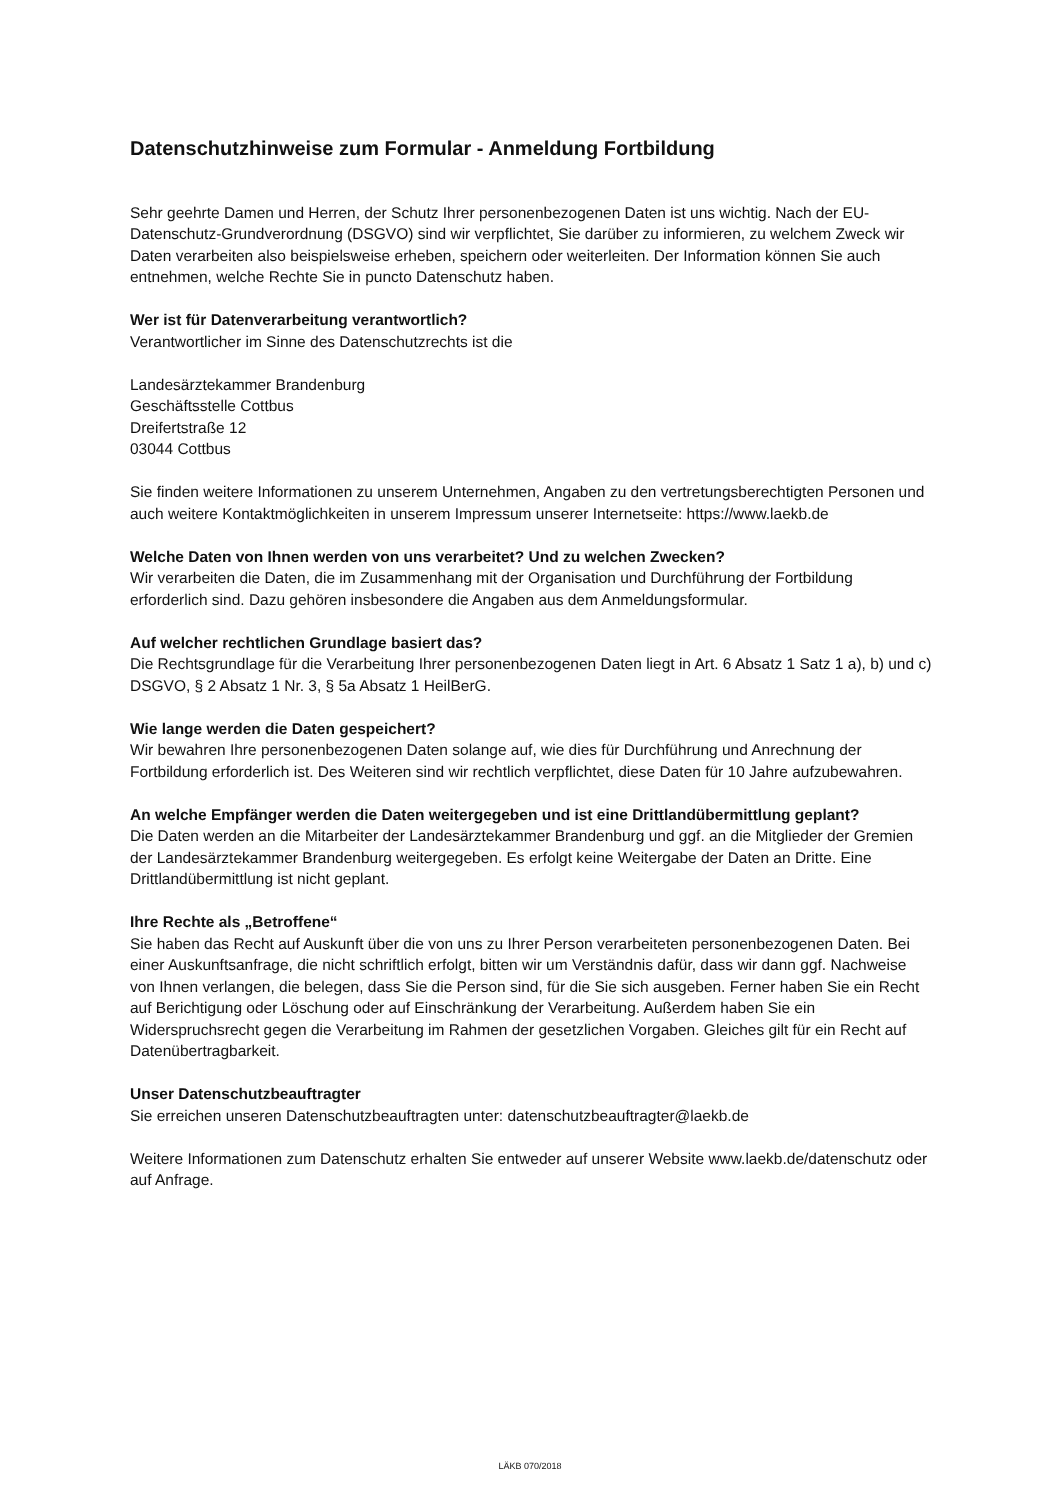Datenschutzhinweise zum Formular - Anmeldung Fortbildung
Sehr geehrte Damen und Herren, der Schutz Ihrer personenbezogenen Daten ist uns wichtig. Nach der EU-Datenschutz-Grundverordnung (DSGVO) sind wir verpflichtet, Sie darüber zu informieren, zu welchem Zweck wir Daten verarbeiten also beispielsweise erheben, speichern oder weiterleiten. Der Information können Sie auch entnehmen, welche Rechte Sie in puncto Datenschutz haben.
Wer ist für Datenverarbeitung verantwortlich?
Verantwortlicher im Sinne des Datenschutzrechts ist die
Landesärztekammer Brandenburg
Geschäftsstelle Cottbus
Dreifertstraße 12
03044 Cottbus
Sie finden weitere Informationen zu unserem Unternehmen, Angaben zu den vertretungsberechtigten Personen und auch weitere Kontaktmöglichkeiten in unserem Impressum unserer Internetseite: https://www.laekb.de
Welche Daten von Ihnen werden von uns verarbeitet? Und zu welchen Zwecken?
Wir verarbeiten die Daten, die im Zusammenhang mit der Organisation und Durchführung der Fortbildung erforderlich sind. Dazu gehören insbesondere die Angaben aus dem Anmeldungsformular.
Auf welcher rechtlichen Grundlage basiert das?
Die Rechtsgrundlage für die Verarbeitung Ihrer personenbezogenen Daten liegt in Art. 6 Absatz 1 Satz 1 a), b) und c) DSGVO, § 2 Absatz 1 Nr. 3, § 5a Absatz 1 HeilBerG.
Wie lange werden die Daten gespeichert?
Wir bewahren Ihre personenbezogenen Daten solange auf, wie dies für Durchführung und Anrechnung der Fortbildung erforderlich ist. Des Weiteren sind wir rechtlich verpflichtet, diese Daten für 10 Jahre aufzubewahren.
An welche Empfänger werden die Daten weitergegeben und ist eine Drittlandübermittlung geplant?
Die Daten werden an die Mitarbeiter der Landesärztekammer Brandenburg und ggf. an die Mitglieder der Gremien der Landesärztekammer Brandenburg weitergegeben. Es erfolgt keine Weitergabe der Daten an Dritte. Eine Drittlandübermittlung ist nicht geplant.
Ihre Rechte als „Betroffene“
Sie haben das Recht auf Auskunft über die von uns zu Ihrer Person verarbeiteten personenbezogenen Daten. Bei einer Auskunftsanfrage, die nicht schriftlich erfolgt, bitten wir um Verständnis dafür, dass wir dann ggf. Nachweise von Ihnen verlangen, die belegen, dass Sie die Person sind, für die Sie sich ausgeben. Ferner haben Sie ein Recht auf Berichtigung oder Löschung oder auf Einschränkung der Verarbeitung. Außerdem haben Sie ein Widerspruchsrecht gegen die Verarbeitung im Rahmen der gesetzlichen Vorgaben. Gleiches gilt für ein Recht auf Datenübertragbarkeit.
Unser Datenschutzbeauftragter
Sie erreichen unseren Datenschutzbeauftragten unter: datenschutzbeauftragter@laekb.de
Weitere Informationen zum Datenschutz erhalten Sie entweder auf unserer Website www.laekb.de/datenschutz oder auf Anfrage.
LÄKB 070/2018